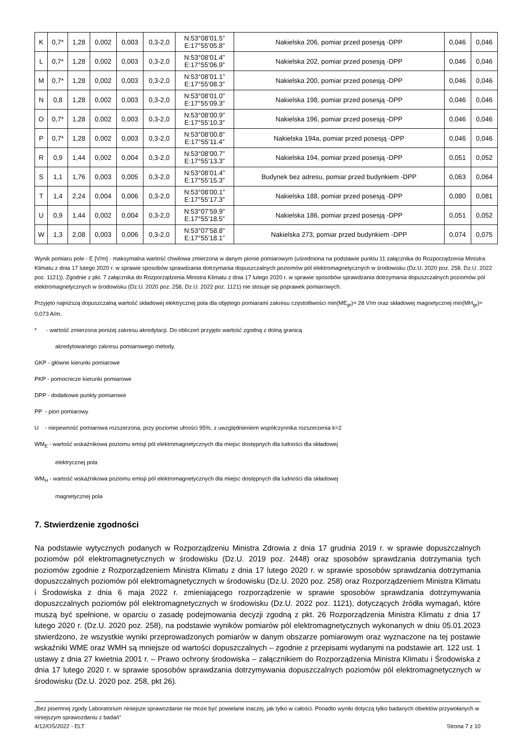| K | 0,7* | 1,28 | 0,002 | 0,003 | 0,3-2,0 | N:53°08’01.5” E:17°55’05.8” | Nakielska 206, pomiar przed posesją -DPP | 0,046 | 0,046 |
| L | 0,7* | 1,28 | 0,002 | 0,003 | 0,3-2,0 | N:53°08’01.4” E:17°55’06.9” | Nakielska 202, pomiar przed posesją -DPP | 0,046 | 0,046 |
| M | 0,7* | 1,28 | 0,002 | 0,003 | 0,3-2,0 | N:53°08’01.1” E:17°55’08.3” | Nakielska 200, pomiar przed posesją -DPP | 0,046 | 0,046 |
| N | 0,8 | 1,28 | 0,002 | 0,003 | 0,3-2,0 | N:53°08’01.0” E:17°55’09.3” | Nakielska 198, pomiar przed posesją -DPP | 0,046 | 0,046 |
| O | 0,7* | 1,28 | 0,002 | 0,003 | 0,3-2,0 | N:53°08’00.9” E:17°55’10.3” | Nakielska 196, pomiar przed posesją -DPP | 0,046 | 0,046 |
| P | 0,7* | 1,28 | 0,002 | 0,003 | 0,3-2,0 | N:53°08’00.8” E:17°55’11.4” | Nakielska 194a, pomiar przed posesją -DPP | 0,046 | 0,046 |
| R | 0,9 | 1,44 | 0,002 | 0,004 | 0,3-2,0 | N:53°08’00.7” E:17°55’13.3” | Nakielska 194, pomiar przed posesją -DPP | 0,051 | 0,052 |
| S | 1,1 | 1,76 | 0,003 | 0,005 | 0,3-2,0 | N:53°08’01.4” E:17°55’15.3” | Budynek bez adresu, pomiar przed budynkiem -DPP | 0,063 | 0,064 |
| T | 1,4 | 2,24 | 0,004 | 0,006 | 0,3-2,0 | N:53°08’00.1” E:17°55’17.3” | Nakielska 188, pomiar przed posesją -DPP | 0,080 | 0,081 |
| U | 0,9 | 1,44 | 0,002 | 0,004 | 0,3-2,0 | N:53°07’59.9” E:17°55’18.5” | Nakielska 186, pomiar przed posesją -DPP | 0,051 | 0,052 |
| W | 1,3 | 2,08 | 0,003 | 0,006 | 0,3-2,0 | N:53°07’58.8” E:17°55’18.1” | Nakielska 273, pomiar przed budynkiem -DPP | 0,074 | 0,075 |
Wynik pomiaru pole - E [V/m] - maksymalna wartość chwilowa zmierzona w danym pionie pomiarowym (uśredniona na podstawie punktu 11 załącznika do Rozporządzenia Ministra Klimatu z dnia 17 lutego 2020 r. w sprawie sposobów sprawdzania dotrzymania dopuszczalnych poziomów pól elektromagnetycznych w środowisku (Dz.U. 2020 poz. 258, Dz.U. 2022 poz. 1121)). Zgodnie z pkt. 7 załącznika do Rozporządzenia Ministra Klimatu z dnia 17 lutego 2020 r. w sprawie sposobów sprawdzania dotrzymania dopuszczalnych poziomów pól elektromagnetycznych w środowisku (Dz.U. 2020 poz. 258, Dz.U. 2022 poz. 1121) nie stosuje się poprawek pomiarowych.
Przyjęto najniższą dopuszczalną wartość składowej elektrycznej pola dla objętego pomiarami zakresu częstotliwości min(ME<sub>gr</sub>)= 28 V/m oraz składowej magnetycznej min(MH<sub>gr</sub>)= 0,073 A/m.
* - wartość zmierzona poniżej zakresu akredytacji. Do obliczeń przyjęto wartość zgodną z dolną granicą
akredytowanego zakresu pomiarowego metody.
GKP - główne kierunki pomiarowe
PKP - pomocnicze kierunki pomiarowe
DPP - dodatkowe punkty pomiarowe
PP - pion pomiarowy
U - niepewność pomiarowa rozszerzona, przy poziomie ufności 95%, z uwzględnieniem współczynnika rozszerzenia k=2
WM<sub>E</sub> - wartość wskaźnikowa poziomu emisji pól elektromagnetycznych dla miejsc dostępnych dla ludności dla składowej
elektrycznej pola
WM<sub>H</sub> - wartość wskaźnikowa poziomu emisji pól elektromagnetycznych dla miejsc dostępnych dla ludności dla składowej
magnetycznej pola
7. Stwierdzenie zgodności
Na podstawie wytycznych podanych w Rozporządzeniu Ministra Zdrowia z dnia 17 grudnia 2019 r. w sprawie dopuszczalnych poziomów pól elektromagnetycznych w środowisku (Dz.U. 2019 poz. 2448) oraz sposobów sprawdzania dotrzymania tych poziomów zgodnie z Rozporządzeniem Ministra Klimatu z dnia 17 lutego 2020 r. w sprawie sposobów sprawdzania dotrzymania dopuszczalnych poziomów pól elektromagnetycznych w środowisku (Dz.U. 2020 poz. 258) oraz Rozporządzeniem Ministra Klimatu i Środowiska z dnia 6 maja 2022 r. zmieniającego rozporządzenie w sprawie sposobów sprawdzania dotrzymywania dopuszczalnych poziomów pól elektromagnetycznych w środowisku (Dz.U. 2022 poz. 1121), dotyczących źródła wymagań, które muszą być spełnione, w oparciu o zasadę podejmowania decyzji zgodną z pkt. 26 Rozporządzenia Ministra Klimatu z dnia 17 lutego 2020 r. (Dz.U. 2020 poz. 258), na podstawie wyników pomiarów pól elektromagnetycznych wykonanych w dniu 05.01.2023 stwierdzono, że wszystkie wyniki przeprowadzonych pomiarów w danym obszarze pomiarowym oraz wyznaczone na tej postawie wskaźniki WME oraz WMH są mniejsze od wartości dopuszczalnych – zgodnie z przepisami wydanymi na podstawie art. 122 ust. 1 ustawy z dnia 27 kwietnia 2001 r. – Prawo ochrony środowiska – załącznikiem do Rozporządzenia Ministra Klimatu i Środowiska z dnia 17 lutego 2020 r. w sprawie sposobów sprawdzania dotrzymywania dopuszczalnych poziomów pól elektromagnetycznych w środowisku (Dz.U. 2020 poz. 258, pkt 26).
„Bez pisemnej zgody Laboratorium niniejsze sprawozdanie nie może być powielane inaczej, jak tylko w całości. Ponadto wyniki dotyczą tylko badanych obiektów przywołanych w niniejszym sprawozdaniu z badań”
4/12/OŚ/2022 - ELT Strona 7 z 10